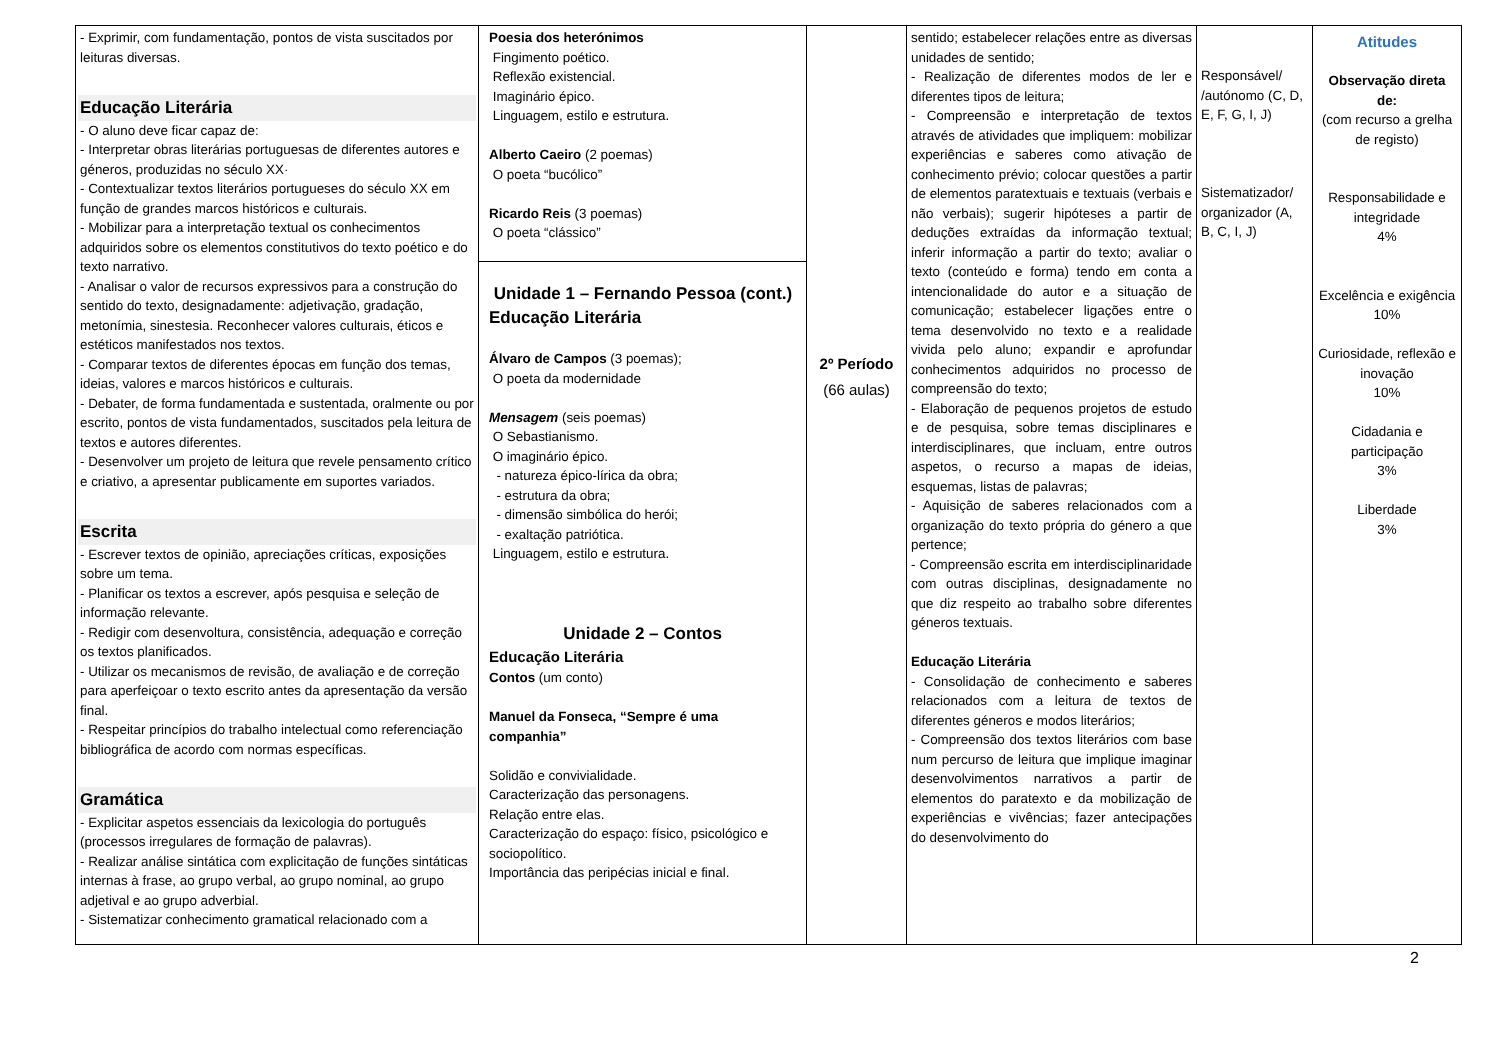| - Exprimir, com fundamentação, pontos de vista suscitados por leituras diversas. Educação Literária - O aluno deve ficar capaz de: - Interpretar obras literárias portuguesas de diferentes autores e géneros, produzidas no século XX· - Contextualizar textos literários portugueses do século XX em função de grandes marcos históricos e culturais. - Mobilizar para a interpretação textual os conhecimentos adquiridos sobre os elementos constitutivos do texto poético e do texto narrativo. - Analisar o valor de recursos expressivos para a construção do sentido do texto, designadamente: adjetivação, gradação, metonímia, sinestesia. Reconhecer valores culturais, éticos e estéticos manifestados nos textos. - Comparar textos de diferentes épocas em função dos temas, ideias, valores e marcos históricos e culturais. - Debater, de forma fundamentada e sustentada, oralmente ou por escrito, pontos de vista fundamentados, suscitados pela leitura de textos e autores diferentes. - Desenvolver um projeto de leitura que revele pensamento crítico e criativo, a apresentar publicamente em suportes variados. Escrita - Escrever textos de opinião, apreciações críticas, exposições sobre um tema. - Planificar os textos a escrever, após pesquisa e seleção de informação relevante. - Redigir com desenvoltura, consistência, adequação e correção os textos planificados. - Utilizar os mecanismos de revisão, de avaliação e de correção para aperfeiçoar o texto escrito antes da apresentação da versão final. - Respeitar princípios do trabalho intelectual como referenciação bibliográfica de acordo com normas específicas. Gramática - Explicitar aspetos essenciais da lexicologia do português (processos irregulares de formação de palavras). - Realizar análise sintática com explicitação de funções sintáticas internas à frase, ao grupo verbal, ao grupo nominal, ao grupo adjetival e ao grupo adverbial. - Sistematizar conhecimento gramatical relacionado com a | Poesia dos heterónimos Fingimento poético. Reflexão existencial. Imaginário épico. Linguagem, estilo e estrutura. Alberto Caeiro (2 poemas) O poeta “bucólico” Ricardo Reis (3 poemas) O poeta “clássico” Unidade 1 – Fernando Pessoa (cont.) Educação Literária Álvaro de Campos (3 poemas); O poeta da modernidade Mensagem (seis poemas) O Sebastianismo. O imaginário épico. - natureza épico-lírica da obra; - estrutura da obra; - dimensão simbólica do herói; - exaltação patriótica. Linguagem, estilo e estrutura. Unidade 2 – Contos Educação Literária Contos (um conto) Manuel da Fonseca, “Sempre é uma companhia” Solidão e convivialidade. Caracterização das personagens. Relação entre elas. Caracterização do espaço: físico, psicológico e sociopolítico. Importância das peripécias inicial e final. | 2º Período (66 aulas) | sentido; estabelecer relações entre as diversas unidades de sentido; - Realização de diferentes modos de ler e diferentes tipos de leitura; - Compreensão e interpretação de textos através de atividades que impliquem: mobilizar experiências e saberes como ativação de conhecimento prévio; colocar questões a partir de elementos paratextuais e textuais (verbais e não verbais); sugerir hipóteses a partir de deduções extraídas da informação textual; inferir informação a partir do texto; avaliar o texto (conteúdo e forma) tendo em conta a intencionalidade do autor e a situação de comunicação; estabelecer ligações entre o tema desenvolvido no texto e a realidade vivida pelo aluno; expandir e aprofundar conhecimentos adquiridos no processo de compreensão do texto; - Elaboração de pequenos projetos de estudo e de pesquisa, sobre temas disciplinares e interdisciplinares, que incluam, entre outros aspetos, o recurso a mapas de ideias, esquemas, listas de palavras; - Aquisição de saberes relacionados com a organização do texto própria do género a que pertence; - Compreensão escrita em interdisciplinaridade com outras disciplinas, designadamente no que diz respeito ao trabalho sobre diferentes géneros textuais. Educação Literária - Consolidação de conhecimento e saberes relacionados com a leitura de textos de diferentes géneros e modos literários; - Compreensão dos textos literários com base num percurso de leitura que implique imaginar desenvolvimentos narrativos a partir de elementos do paratexto e da mobilização de experiências e vivências; fazer antecipações do desenvolvimento do | Responsável/ /autónomo (C, D, E, F, G, I, J) Sistematizador/ organizador (A, B, C, I, J) | Atitudes Observação direta de: (com recurso a grelha de registo) Responsabilidade e integridade 4% Excelência e exigência 10% Curiosidade, reflexão e inovação 10% Cidadania e participação 3% Liberdade 3% |
2